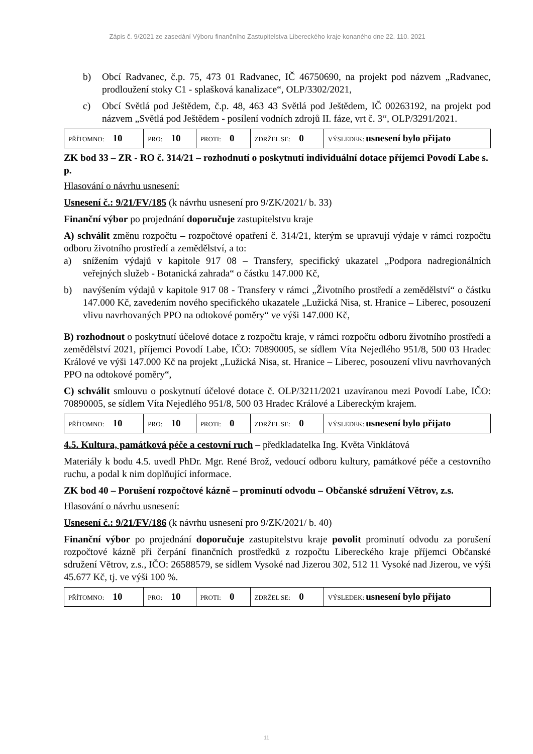Zápis č. 9/2021 ze zasedání Výboru finančního Zastupitelstva Libereckého kraje konaného dne 22. 110. 2021
b) Obcí Radvanec, č.p. 75, 473 01 Radvanec, IČ 46750690, na projekt pod názvem „Radvanec, prodloužení stoky C1 - splašková kanalizace“, OLP/3302/2021,
c) Obcí Světlá pod Ještědem, č.p. 48, 463 43 Světlá pod Ještědem, IČ 00263192, na projekt pod názvem „Světlá pod Ještědem - posílení vodních zdrojů II. fáze, vrt č. 3“, OLP/3291/2021.
| PŘÍTOMNO: 10 | PRO: 10 | PROTI: 0 | ZDRŽEL SE: 0 | VÝSLEDEK: usnesení bylo přijato |
ZK bod 33 – ZR - RO č. 314/21 – rozhodnutí o poskytnutí individuální dotace příjemci Povodí Labe s. p.
Hlasování o návrhu usnesení:
Usnesení č.: 9/21/FV/185 (k návrhu usnesení pro 9/ZK/2021/ b. 33)
Finanční výbor po projednání doporučuje zastupitelstvu kraje
A) schválit změnu rozpočtu – rozpočtové opatření č. 314/21, kterým se upravují výdaje v rámci rozpočtu odboru životního prostředí a zemědělství, a to:
a) snížením výdajů v kapitole 917 08 – Transfery, specifický ukazatel „Podpora nadregionálních veřejných služeb - Botanická zahrada“ o částku 147.000 Kč,
b) navýšením výdajů v kapitole 917 08 - Transfery v rámci „Životního prostředí a zemědělství“ o částku 147.000 Kč, zavedením nového specifického ukazatele „Lužická Nisa, st. Hranice – Liberec, posouzení vlivu navrhovaných PPO na odtokové poměry“ ve výši 147.000 Kč,
B) rozhodnout o poskytnutí účelové dotace z rozpočtu kraje, v rámci rozpočtu odboru životního prostředí a zemědělství 2021, příjemci Povodí Labe, IČO: 70890005, se sídlem Víta Nejedlého 951/8, 500 03 Hradec Králové ve výši 147.000 Kč na projekt „Lužická Nisa, st. Hranice – Liberec, posouzení vlivu navrhovaných PPO na odtokové poměry“,
C) schválit smlouvu o poskytnutí účelové dotace č. OLP/3211/2021 uzavíranou mezi Povodí Labe, IČO: 70890005, se sídlem Víta Nejedlého 951/8, 500 03 Hradec Králové a Libereckým krajem.
| PŘÍTOMNO: 10 | PRO: 10 | PROTI: 0 | ZDRŽEL SE: 0 | VÝSLEDEK: usnesení bylo přijato |
4.5. Kultura, památková péče a cestovní ruch – předkladatelka Ing. Květa Vinklátová
Materiály k bodu 4.5. uvedl PhDr. Mgr. René Brož, vedoucí odboru kultury, památkové péče a cestovního ruchu, a podal k nim doplňující informace.
ZK bod 40 – Porušení rozpočtové kázně – prominutí odvodu – Občanské sdružení Větrov, z.s.
Hlasování o návrhu usnesení:
Usnesení č.: 9/21/FV/186 (k návrhu usnesení pro 9/ZK/2021/ b. 40)
Finanční výbor po projednání doporučuje zastupitelstvu kraje povolit prominutí odvodu za porušení rozpočtové kázně při čerpání finančních prostředků z rozpočtu Libereckého kraje příjemci Občanské sdružení Větrov, z.s., IČO: 26588579, se sídlem Vysoké nad Jizerou 302, 512 11 Vysoké nad Jizerou, ve výši 45.677 Kč, tj. ve výši 100 %.
| PŘÍTOMNO: 10 | PRO: 10 | PROTI: 0 | ZDRŽEL SE: 0 | VÝSLEDEK: usnesení bylo přijato |
11